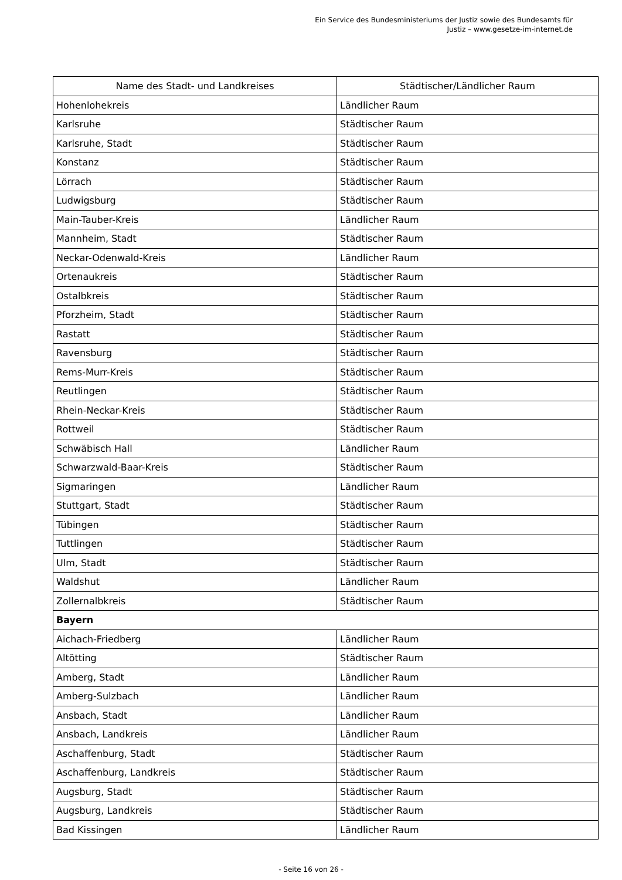Ein Service des Bundesministeriums der Justiz sowie des Bundesamts für
Justiz – www.gesetze-im-internet.de
| Name des Stadt- und Landkreises | Städtischer/Ländlicher Raum |
| --- | --- |
| Hohenlohekreis | Ländlicher Raum |
| Karlsruhe | Städtischer Raum |
| Karlsruhe, Stadt | Städtischer Raum |
| Konstanz | Städtischer Raum |
| Lörrach | Städtischer Raum |
| Ludwigsburg | Städtischer Raum |
| Main-Tauber-Kreis | Ländlicher Raum |
| Mannheim, Stadt | Städtischer Raum |
| Neckar-Odenwald-Kreis | Ländlicher Raum |
| Ortenaukreis | Städtischer Raum |
| Ostalbkreis | Städtischer Raum |
| Pforzheim, Stadt | Städtischer Raum |
| Rastatt | Städtischer Raum |
| Ravensburg | Städtischer Raum |
| Rems-Murr-Kreis | Städtischer Raum |
| Reutlingen | Städtischer Raum |
| Rhein-Neckar-Kreis | Städtischer Raum |
| Rottweil | Städtischer Raum |
| Schwäbisch Hall | Ländlicher Raum |
| Schwarzwald-Baar-Kreis | Städtischer Raum |
| Sigmaringen | Ländlicher Raum |
| Stuttgart, Stadt | Städtischer Raum |
| Tübingen | Städtischer Raum |
| Tuttlingen | Städtischer Raum |
| Ulm, Stadt | Städtischer Raum |
| Waldshut | Ländlicher Raum |
| Zollernalbkreis | Städtischer Raum |
| Bayern | |
| Aichach-Friedberg | Ländlicher Raum |
| Altötting | Städtischer Raum |
| Amberg, Stadt | Ländlicher Raum |
| Amberg-Sulzbach | Ländlicher Raum |
| Ansbach, Stadt | Ländlicher Raum |
| Ansbach, Landkreis | Ländlicher Raum |
| Aschaffenburg, Stadt | Städtischer Raum |
| Aschaffenburg, Landkreis | Städtischer Raum |
| Augsburg, Stadt | Städtischer Raum |
| Augsburg, Landkreis | Städtischer Raum |
| Bad Kissingen | Ländlicher Raum |
- Seite 16 von 26 -